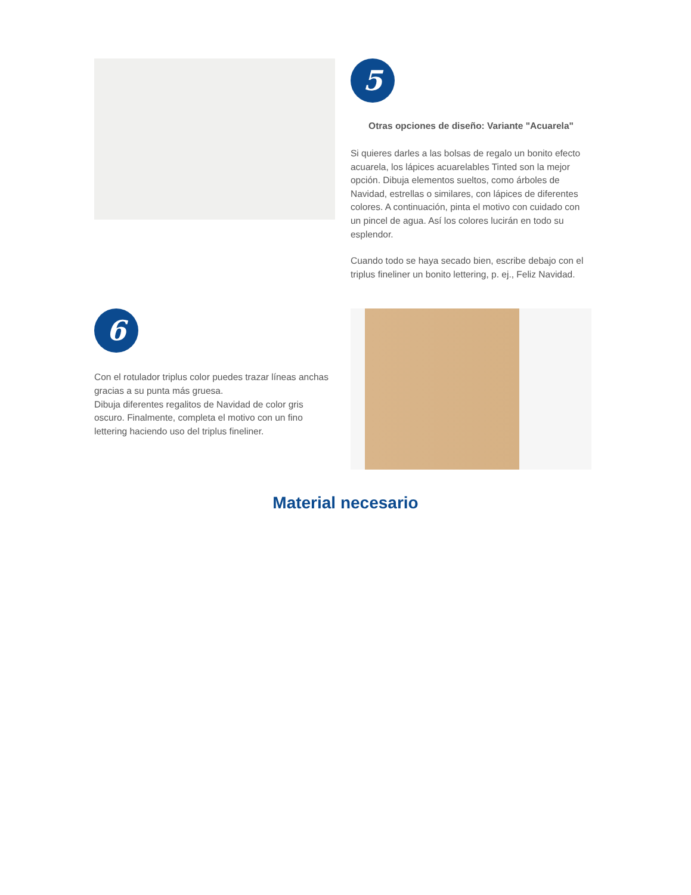5
Otras opciones de diseño: Variante "Acuarela"
Si quieres darles a las bolsas de regalo un bonito efecto acuarela, los lápices acuarelables Tinted son la mejor opción. Dibuja elementos sueltos, como árboles de Navidad, estrellas o similares, con lápices de diferentes colores. A continuación, pinta el motivo con cuidado con un pincel de agua. Así los colores lucirán en todo su esplendor.
Cuando todo se haya secado bien, escribe debajo con el triplus fineliner un bonito lettering, p. ej., Feliz Navidad.
6
Con el rotulador triplus color puedes trazar líneas anchas gracias a su punta más gruesa.
Dibuja diferentes regalitos de Navidad de color gris oscuro. Finalmente, completa el motivo con un fino lettering haciendo uso del triplus fineliner.
Material necesario